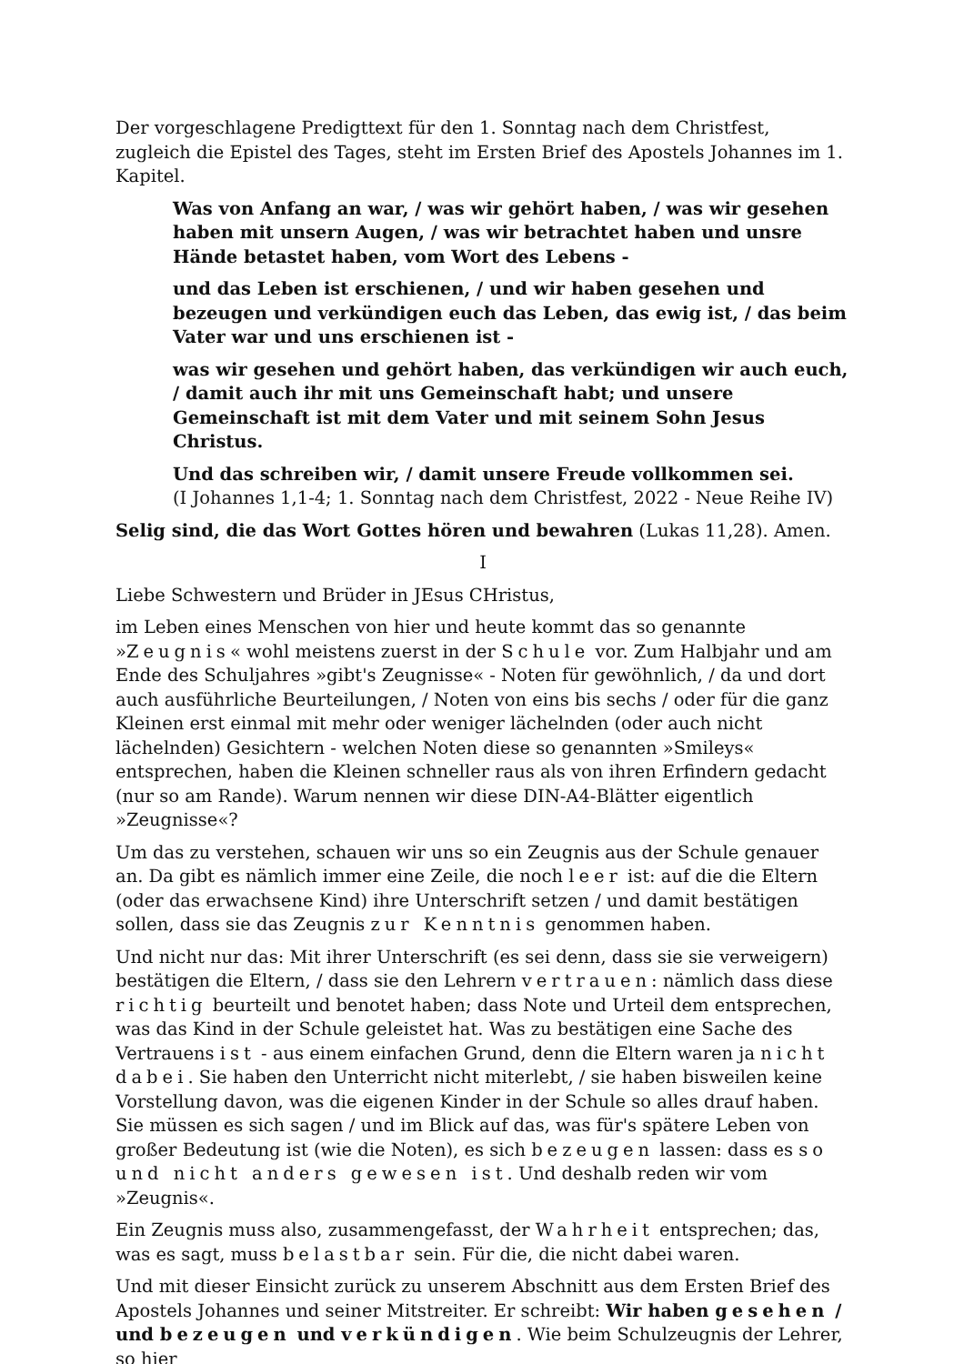Der vorgeschlagene Predigttext für den 1. Sonntag nach dem Christfest, zugleich die Epistel des Tages, steht im Ersten Brief des Apostels Johannes im 1. Kapitel.
Was von Anfang an war, / was wir gehört haben, / was wir gesehen haben mit unsern Augen, / was wir betrachtet haben und unsre Hände betastet haben, vom Wort des Lebens -
und das Leben ist erschienen, / und wir haben gesehen und bezeugen und verkündigen euch das Leben, das ewig ist, / das beim Vater war und uns erschienen ist -
was wir gesehen und gehört haben, das verkündigen wir auch euch, / damit auch ihr mit uns Gemeinschaft habt; und unsere Gemeinschaft ist mit dem Vater und mit seinem Sohn Jesus Christus.
Und das schreiben wir, / damit unsere Freude vollkommen sei.
(I Johannes 1,1-4; 1. Sonntag nach dem Christfest, 2022 - Neue Reihe IV)
Selig sind, die das Wort Gottes hören und bewahren (Lukas 11,28). Amen.
I
Liebe Schwestern und Brüder in JEsus CHristus,
im Leben eines Menschen von hier und heute kommt das so genannte »Zeugnis« wohl meistens zuerst in der Schule vor. Zum Halbjahr und am Ende des Schuljahres »gibt's Zeugnisse« - Noten für gewöhnlich, / da und dort auch ausführliche Beurteilungen, / Noten von eins bis sechs / oder für die ganz Kleinen erst einmal mit mehr oder weniger lächelnden (oder auch nicht lächelnden) Gesichtern - welchen Noten diese so genannten »Smileys« entsprechen, haben die Kleinen schneller raus als von ihren Erfindern gedacht (nur so am Rande). Warum nennen wir diese DIN-A4-Blätter eigentlich »Zeugnisse«?
Um das zu verstehen, schauen wir uns so ein Zeugnis aus der Schule genauer an. Da gibt es nämlich immer eine Zeile, die noch leer ist: auf die die Eltern (oder das erwachsene Kind) ihre Unterschrift setzen / und damit bestätigen sollen, dass sie das Zeugnis zur Kenntnis genommen haben.
Und nicht nur das: Mit ihrer Unterschrift (es sei denn, dass sie sie verweigern) bestätigen die Eltern, / dass sie den Lehrern vertrauen: nämlich dass diese richtig beurteilt und benotet haben; dass Note und Urteil dem entsprechen, was das Kind in der Schule geleistet hat. Was zu bestätigen eine Sache des Vertrauens ist - aus einem einfachen Grund, denn die Eltern waren ja nicht dabei. Sie haben den Unterricht nicht miterlebt, / sie haben bisweilen keine Vorstellung davon, was die eigenen Kinder in der Schule so alles drauf haben. Sie müssen es sich sagen / und im Blick auf das, was für's spätere Leben von großer Bedeutung ist (wie die Noten), es sich bezeugen lassen: dass es so und nicht anders gewesen ist. Und deshalb reden wir vom »Zeugnis«.
Ein Zeugnis muss also, zusammengefasst, der Wahrheit entsprechen; das, was es sagt, muss belastbar sein. Für die, die nicht dabei waren.
Und mit dieser Einsicht zurück zu unserem Abschnitt aus dem Ersten Brief des Apostels Johannes und seiner Mitstreiter. Er schreibt: Wir haben gesehen / und bezeugen und verkündigen. Wie beim Schulzeugnis der Lehrer, so hier